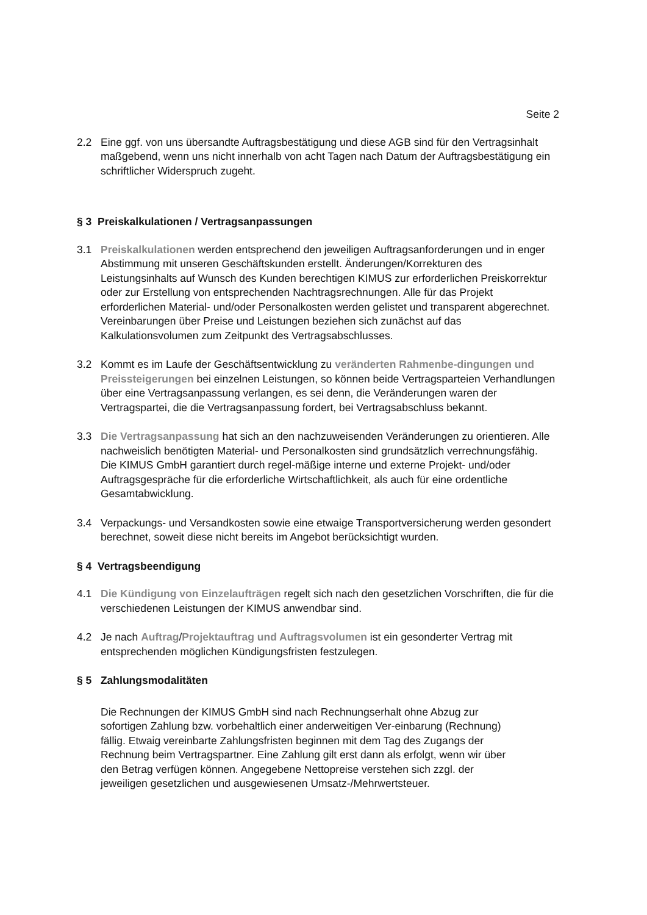Seite 2
2.2 Eine ggf. von uns übersandte Auftragsbestätigung und diese AGB sind für den Vertragsinhalt maßgebend, wenn uns nicht innerhalb von acht Tagen nach Datum der Auftragsbestätigung ein schriftlicher Widerspruch zugeht.
§ 3 Preiskalkulationen / Vertragsanpassungen
3.1 Preiskalkulationen werden entsprechend den jeweiligen Auftragsanforderungen und in enger Abstimmung mit unseren Geschäftskunden erstellt. Änderungen/Korrekturen des Leistungsinhalts auf Wunsch des Kunden berechtigen KIMUS zur erforderlichen Preiskorrektur oder zur Erstellung von entsprechenden Nachtragsrechnungen. Alle für das Projekt erforderlichen Material- und/oder Personalkosten werden gelistet und transparent abgerechnet. Vereinbarungen über Preise und Leistungen beziehen sich zunächst auf das Kalkulationsvolumen zum Zeitpunkt des Vertragsabschlusses.
3.2 Kommt es im Laufe der Geschäftsentwicklung zu veränderten Rahmenbe-dingungen und Preissteigerungen bei einzelnen Leistungen, so können beide Vertragsparteien Verhandlungen über eine Vertragsanpassung verlangen, es sei denn, die Veränderungen waren der Vertragspartei, die die Vertragsanpassung fordert, bei Vertragsabschluss bekannt.
3.3 Die Vertragsanpassung hat sich an den nachzuweisenden Veränderungen zu orientieren. Alle nachweislich benötigten Material- und Personalkosten sind grundsätzlich verrechnungsfähig. Die KIMUS GmbH garantiert durch regel-mäßige interne und externe Projekt- und/oder Auftragsgespräche für die erforderliche Wirtschaftlichkeit, als auch für eine ordentliche Gesamtabwicklung.
3.4 Verpackungs- und Versandkosten sowie eine etwaige Transportversicherung werden gesondert berechnet, soweit diese nicht bereits im Angebot berücksichtigt wurden.
§ 4 Vertragsbeendigung
4.1 Die Kündigung von Einzelaufträgen regelt sich nach den gesetzlichen Vorschriften, die für die verschiedenen Leistungen der KIMUS anwendbar sind.
4.2 Je nach Auftrag/Projektauftrag und Auftragsvolumen ist ein gesonderter Vertrag mit entsprechenden möglichen Kündigungsfristen festzulegen.
§ 5 Zahlungsmodalitäten
Die Rechnungen der KIMUS GmbH sind nach Rechnungserhalt ohne Abzug zur sofortigen Zahlung bzw. vorbehaltlich einer anderweitigen Ver-einbarung (Rechnung) fällig. Etwaig vereinbarte Zahlungsfristen beginnen mit dem Tag des Zugangs der Rechnung beim Vertragspartner. Eine Zahlung gilt erst dann als erfolgt, wenn wir über den Betrag verfügen können. Angegebene Nettopreise verstehen sich zzgl. der jeweiligen gesetzlichen und ausgewiesenen Umsatz-/Mehrwertsteuer.